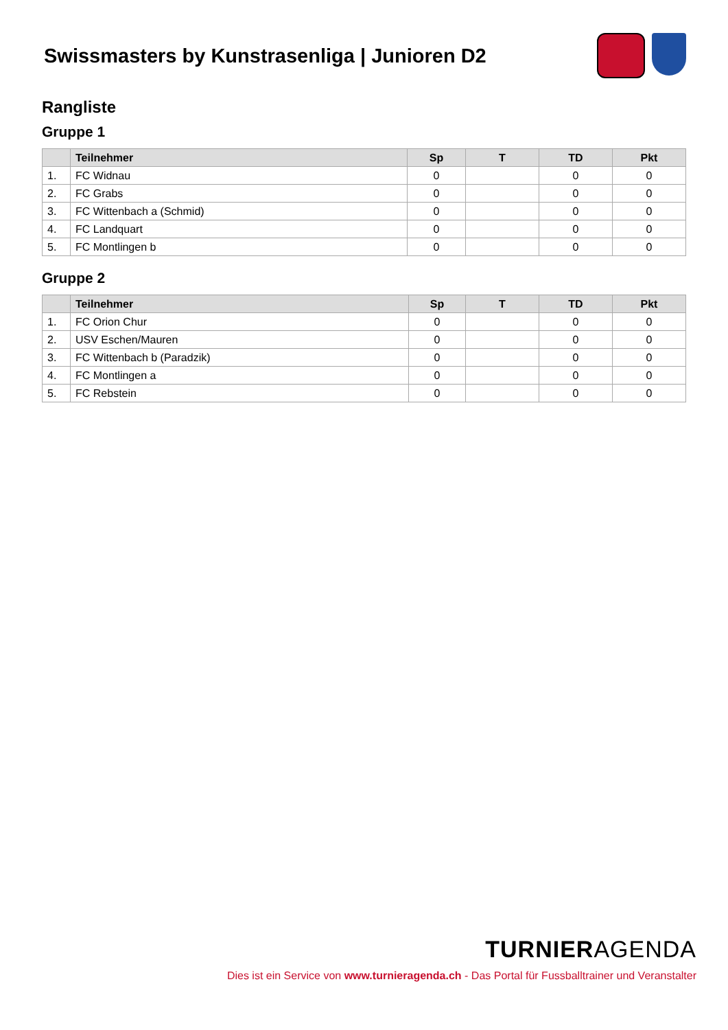Swissmasters by Kunstrasenliga | Junioren D2
Rangliste
Gruppe 1
| | Teilnehmer | Sp | T | TD | Pkt |
| --- | --- | --- | --- | --- | --- |
| 1. | FC Widnau | 0 | | 0 | 0 |
| 2. | FC Grabs | 0 | | 0 | 0 |
| 3. | FC Wittenbach a (Schmid) | 0 | | 0 | 0 |
| 4. | FC Landquart | 0 | | 0 | 0 |
| 5. | FC Montlingen b | 0 | | 0 | 0 |
Gruppe 2
| | Teilnehmer | Sp | T | TD | Pkt |
| --- | --- | --- | --- | --- | --- |
| 1. | FC Orion Chur | 0 | | 0 | 0 |
| 2. | USV Eschen/Mauren | 0 | | 0 | 0 |
| 3. | FC Wittenbach b (Paradzik) | 0 | | 0 | 0 |
| 4. | FC Montlingen a | 0 | | 0 | 0 |
| 5. | FC Rebstein | 0 | | 0 | 0 |
TURNIERAGENDA
Dies ist ein Service von www.turnieragenda.ch - Das Portal für Fussballtrainer und Veranstalter